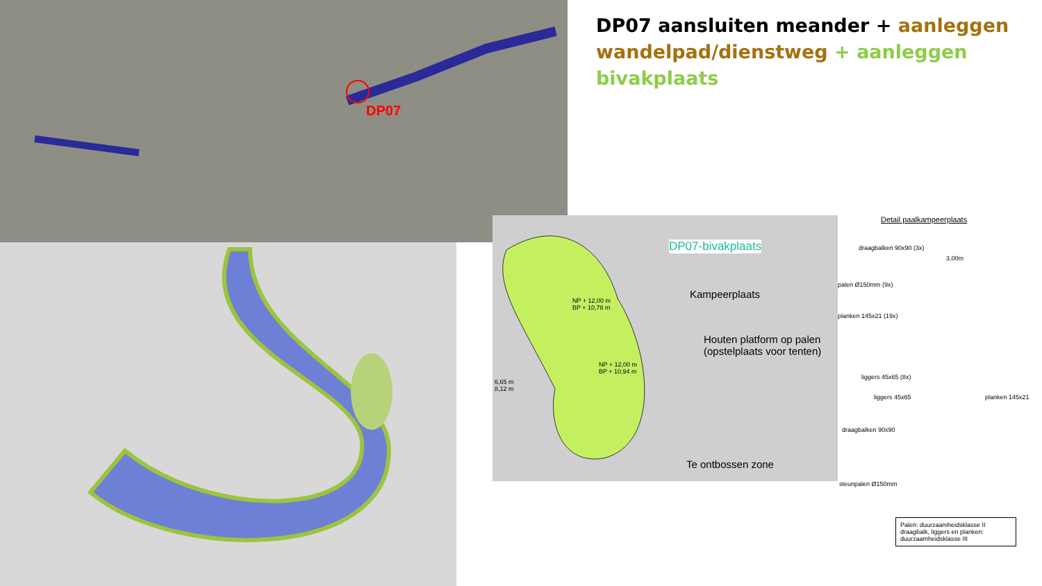DP07
DP07 aansluiten meander + aanleggen wandelpad/dienstweg + aanleggen bivakplaats
DP07-bivakplaats
Kampeerplaats
Houten platform op palen
(opstelplaats voor tenten)
Te ontbossen zone
NP + 12,00 m
BP + 10,78 m
NP + 12,00 m
BP + 10,94 m
6,65 m
8,12 m
Detail paalkampeerplaats
draagbalken 90x90 (3x)
3,00m
palen Ø150mm (9x)
planken 145x21 (19x)
liggers 45x65 (8x)
liggers 45x65 planken 145x21
draagbalken 90x90
steunpalen Ø150mm
Palen: duurzaamheidsklasse II
draagbalk, liggers en planken: duurzaamheidsklasse III